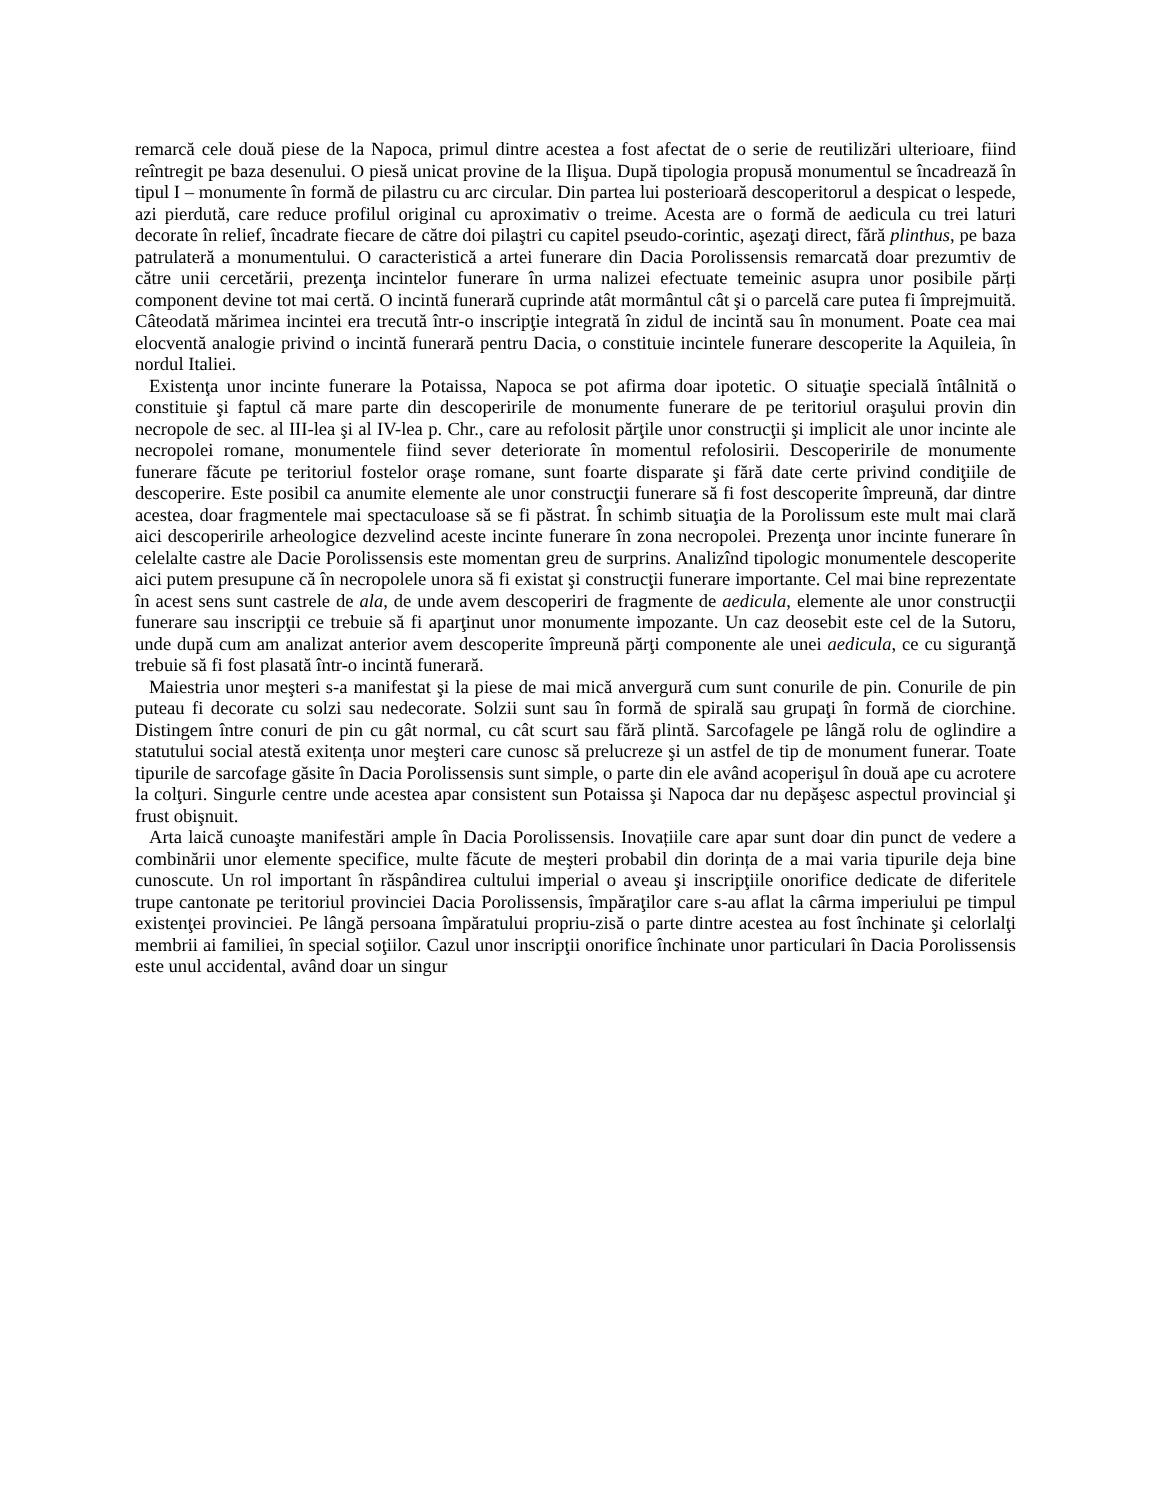remarcă cele două piese de la Napoca, primul dintre acestea a fost afectat de o serie de reutilizări ulterioare, fiind reîntregit pe baza desenului. O piesă unicat provine de la Ilişua. După tipologia propusă monumentul se încadrează în tipul I – monumente în formă de pilastru cu arc circular. Din partea lui posterioară descoperitorul a despicat o lespede, azi pierdută, care reduce profilul original cu aproximativ o treime. Acesta are o formă de aedicula cu trei laturi decorate în relief, încadrate fiecare de către doi pilaştri cu capitel pseudo-corintic, aşezaţi direct, fără plinthus, pe baza patrulateră a monumentului. O caracteristică a artei funerare din Dacia Porolissensis remarcată doar prezumtiv de către unii cercetării, prezenţa incintelor funerare în urma nalizei efectuate temeinic asupra unor posibile părți component devine tot mai certă. O incintă funerară cuprinde atât mormântul cât şi o parcelă care putea fi împrejmuită. Câteodată mărimea incintei era trecută într-o inscripţie integrată în zidul de incintă sau în monument. Poate cea mai elocventă analogie privind o incintă funerară pentru Dacia, o constituie incintele funerare descoperite la Aquileia, în nordul Italiei.
Existenţa unor incinte funerare la Potaissa, Napoca se pot afirma doar ipotetic. O situaţie specială întâlnită o constituie şi faptul că mare parte din descoperirile de monumente funerare de pe teritoriul oraşului provin din necropole de sec. al III-lea şi al IV-lea p. Chr., care au refolosit părţile unor construcţii şi implicit ale unor incinte ale necropolei romane, monumentele fiind sever deteriorate în momentul refolosirii. Descoperirile de monumente funerare făcute pe teritoriul fostelor oraşe romane, sunt foarte disparate şi fără date certe privind condiţiile de descoperire. Este posibil ca anumite elemente ale unor construcţii funerare să fi fost descoperite împreună, dar dintre acestea, doar fragmentele mai spectaculoase să se fi păstrat. În schimb situaţia de la Porolissum este mult mai clară aici descoperirile arheologice dezvelind aceste incinte funerare în zona necropolei. Prezenţa unor incinte funerare în celelalte castre ale Dacie Porolissensis este momentan greu de surprins. Analizînd tipologic monumentele descoperite aici putem presupune că în necropolele unora să fi existat şi construcţii funerare importante. Cel mai bine reprezentate în acest sens sunt castrele de ala, de unde avem descoperiri de fragmente de aedicula, elemente ale unor construcţii funerare sau inscripţii ce trebuie să fi aparţinut unor monumente impozante. Un caz deosebit este cel de la Sutoru, unde după cum am analizat anterior avem descoperite împreună părţi componente ale unei aedicula, ce cu siguranţă trebuie să fi fost plasată într-o incintă funerară.
Maiestria unor meşteri s-a manifestat şi la piese de mai mică anvergură cum sunt conurile de pin. Conurile de pin puteau fi decorate cu solzi sau nedecorate. Solzii sunt sau în formă de spirală sau grupaţi în formă de ciorchine. Distingem între conuri de pin cu gât normal, cu cât scurt sau fără plintă. Sarcofagele pe lângă rolu de oglindire a statutului social atestă exitența unor meşteri care cunosc să prelucreze şi un astfel de tip de monument funerar. Toate tipurile de sarcofage găsite în Dacia Porolissensis sunt simple, o parte din ele având acoperişul în două ape cu acrotere la colţuri. Singurle centre unde acestea apar consistent sun Potaissa şi Napoca dar nu depăşesc aspectul provincial şi frust obişnuit.
Arta laică cunoaşte manifestări ample în Dacia Porolissensis. Inovațiile care apar sunt doar din punct de vedere a combinării unor elemente specifice, multe făcute de meşteri probabil din dorința de a mai varia tipurile deja bine cunoscute. Un rol important în răspândirea cultului imperial o aveau şi inscripţiile onorifice dedicate de diferitele trupe cantonate pe teritoriul provinciei Dacia Porolissensis, împăraţilor care s-au aflat la cârma imperiului pe timpul existenţei provinciei. Pe lângă persoana împăratului propriu-zisă o parte dintre acestea au fost închinate şi celorlalţi membrii ai familiei, în special soţiilor. Cazul unor inscripţii onorifice închinate unor particulari în Dacia Porolissensis este unul accidental, având doar un singur